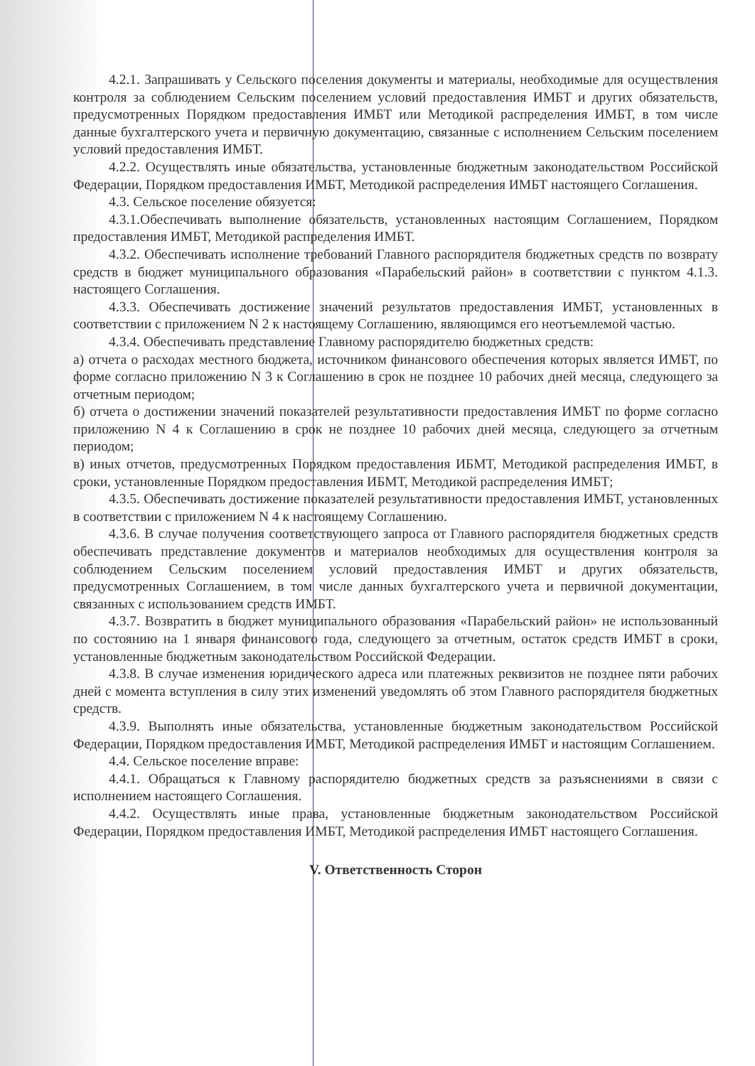4.2.1. Запрашивать у Сельского поселения документы и материалы, необходимые для осуществления контроля за соблюдением Сельским поселением условий предоставления ИМБТ и других обязательств, предусмотренных Порядком предоставления ИМБТ или Методикой распределения ИМБТ, в том числе данные бухгалтерского учета и первичную документацию, связанные с исполнением Сельским поселением условий предоставления ИМБТ.
4.2.2. Осуществлять иные обязательства, установленные бюджетным законодательством Российской Федерации, Порядком предоставления ИМБТ, Методикой распределения ИМБТ настоящего Соглашения.
4.3. Сельское поселение обязуется:
4.3.1.Обеспечивать выполнение обязательств, установленных настоящим Соглашением, Порядком предоставления ИМБТ, Методикой распределения ИМБТ.
4.3.2. Обеспечивать исполнение требований Главного распорядителя бюджетных средств по возврату средств в бюджет муниципального образования «Парабельский район» в соответствии с пунктом 4.1.3. настоящего Соглашения.
4.3.3. Обеспечивать достижение значений результатов предоставления ИМБТ, установленных в соответствии с приложением N 2 к настоящему Соглашению, являющимся его неотъемлемой частью.
4.3.4. Обеспечивать представление Главному распорядителю бюджетных средств:
а) отчета о расходах местного бюджета, источником финансового обеспечения которых является ИМБТ, по форме согласно приложению N 3 к Соглашению в срок не позднее 10 рабочих дней месяца, следующего за отчетным периодом;
б) отчета о достижении значений показателей результативности предоставления ИМБТ по форме согласно приложению N 4 к Соглашению в срок не позднее 10 рабочих дней месяца, следующего за отчетным периодом;
в) иных отчетов, предусмотренных Порядком предоставления ИБМТ, Методикой распределения ИМБТ, в сроки, установленные Порядком предоставления ИБМТ, Методикой распределения ИМБТ;
4.3.5. Обеспечивать достижение показателей результативности предоставления ИМБТ, установленных в соответствии с приложением N 4 к настоящему Соглашению.
4.3.6. В случае получения соответствующего запроса от Главного распорядителя бюджетных средств обеспечивать представление документов и материалов необходимых для осуществления контроля за соблюдением Сельским поселением условий предоставления ИМБТ и других обязательств, предусмотренных Соглашением, в том числе данных бухгалтерского учета и первичной документации, связанных с использованием средств ИМБТ.
4.3.7. Возвратить в бюджет муниципального образования «Парабельский район» не использованный по состоянию на 1 января финансового года, следующего за отчетным, остаток средств ИМБТ в сроки, установленные бюджетным законодательством Российской Федерации.
4.3.8. В случае изменения юридического адреса или платежных реквизитов не позднее пяти рабочих дней с момента вступления в силу этих изменений уведомлять об этом Главного распорядителя бюджетных средств.
4.3.9. Выполнять иные обязательства, установленные бюджетным законодательством Российской Федерации, Порядком предоставления ИМБТ, Методикой распределения ИМБТ и настоящим Соглашением.
4.4. Сельское поселение вправе:
4.4.1. Обращаться к Главному распорядителю бюджетных средств за разъяснениями в связи с исполнением настоящего Соглашения.
4.4.2. Осуществлять иные права, установленные бюджетным законодательством Российской Федерации, Порядком предоставления ИМБТ, Методикой распределения ИМБТ настоящего Соглашения.
V. Ответственность Сторон